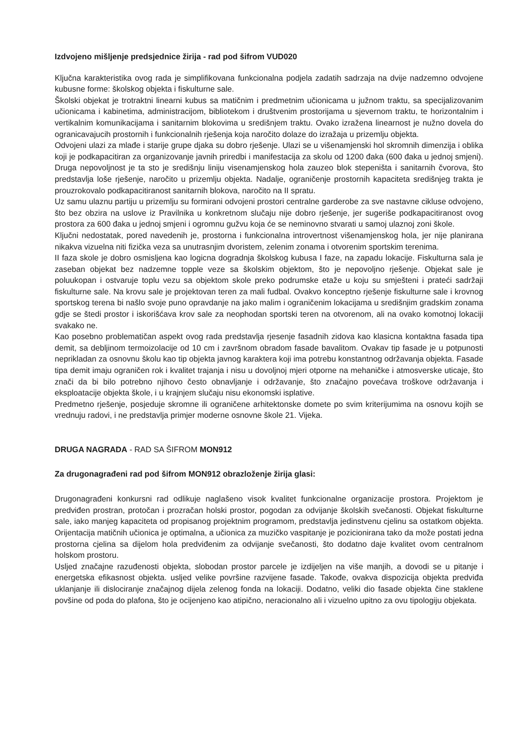Izdvojeno mišljenje predsjednice žirija - rad pod šifrom VUD020
Ključna karakteristika ovog rada je simplifikovana funkcionalna podjela zadatih sadrzaja na dvije nadzemno odvojene kubusne forme: školskog objekta i fiskulturne sale.
Školski objekat je trotraktni linearni kubus sa matičnim i predmetnim učionicama u južnom traktu, sa specijalizovanim učionicama i kabinetima, administracijom, bibliotekom i društvenim prostorijama u sjevernom traktu, te horizontalnim i vertikalnim komunikacijama i sanitarnim blokovima u središnjem traktu. Ovako izražena linearnost je nužno dovela do ogranicavajucih prostornih i funkcionalnih rješenja koja naročito dolaze do izražaja u prizemlju objekta.
Odvojeni ulazi za mlađe i starije grupe djaka su dobro rješenje. Ulazi se u višenamjenski hol skromnih dimenzija i oblika koji je podkapacitiran za organizovanje javnih priredbi i manifestacija za skolu od 1200 đaka (600 đaka u jednoj smjeni). Druga nepovoljnost je ta sto je središnju liniju visenamjenskog hola zauzeo blok stepeništa i sanitarnih čvorova, što predstavlja loše rješenje, naročito u prizemlju objekta. Nadalje, ograničenje prostornih kapaciteta središnjeg trakta je prouzrokovalo podkapacitiranost sanitarnih blokova, naročito na II spratu.
Uz samu ulaznu partiju u prizemlju su formirani odvojeni prostori centralne garderobe za sve nastavne cikluse odvojeno, što bez obzira na uslove iz Pravilnika u konkretnom slučaju nije dobro rješenje, jer sugeriše podkapacitiranost ovog prostora za 600 đaka u jednoj smjeni i ogromnu gužvu koja će se neminovno stvarati u samoj ulaznoj zoni škole.
Ključni nedostatak, pored navedenih je, prostorna i funkcionalna introvertnost višenamjenskog hola, jer nije planirana nikakva vizuelna niti fizička veza sa unutrasnjim dvoristem, zelenim zonama i otvorenim sportskim terenima.
II faza skole je dobro osmisljena kao logicna dogradnja školskog kubusa I faze, na zapadu lokacije. Fiskulturna sala je zaseban objekat bez nadzemne topple veze sa školskim objektom, što je nepovoljno rješenje. Objekat sale je poluukopan i ostvaruje toplu vezu sa objektom skole preko podrumske etaže u koju su smješteni i prateći sadržaji fiskulturne sale. Na krovu sale je projektovan teren za mali fudbal. Ovakvo konceptno rješenje fiskulturne sale i krovnog sportskog terena bi našlo svoje puno opravdanje na jako malim i ograničenim lokacijama u središnjim gradskim zonama gdje se štedi prostor i iskorišćava krov sale za neophodan sportski teren na otvorenom, ali na ovako komotnoj lokaciji svakako ne.
Kao posebno problematičan aspekt ovog rada predstavlja rjesenje fasadnih zidova kao klasicna kontaktna fasada tipa demit, sa debljinom termoizolacije od 10 cm i završnom obradom fasade bavalitom. Ovakav tip fasade je u potpunosti neprikladan za osnovnu školu kao tip objekta javnog karaktera koji ima potrebu konstantnog održavanja objekta. Fasade tipa demit imaju ograničen rok i kvalitet trajanja i nisu u dovoljnoj mjeri otporne na mehaničke i atmosverske uticaje, što znači da bi bilo potrebno njihovo često obnavljanje i održavanje, što značajno povećava troškove održavanja i eksploatacije objekta škole, i u krajnjem slučaju nisu ekonomski isplative.
Predmetno rješenje, posjeduje skromne ili ograničene arhitektonske domete po svim kriterijumima na osnovu kojih se vrednuju radovi, i ne predstavlja primjer moderne osnovne škole 21. Vijeka.
DRUGA NAGRADA - RAD SA ŠIFROM MON912
Za drugonagrađeni rad pod šifrom MON912 obrazloženje žirija glasi:
Drugonagrađeni konkursni rad odlikuje naglašeno visok kvalitet funkcionalne organizacije prostora. Projektom je predviđen prostran, protočan i prozračan holski prostor, pogodan za odvijanje školskih svečanosti. Objekat fiskulturne sale, iako manjeg kapaciteta od propisanog projektnim programom, predstavlja jedinstvenu cjelinu sa ostatkom objekta. Orijentacija matičnih učionica je optimalna, a učionica za muzičko vaspitanje je pozicionirana tako da može postati jedna prostorna cjelina sa dijelom hola predviđenim za odvijanje svečanosti, što dodatno daje kvalitet ovom centralnom holskom prostoru.
Usljed značajne razuđenosti objekta, slobodan prostor parcele je izdijeljen na više manjih, a dovodi se u pitanje i energetska efikasnost objekta. usljed velike površine razvijene fasade. Takođe, ovakva dispozicija objekta predviđa uklanjanje ili dislociranje značajnog dijela zelenog fonda na lokaciji. Dodatno, veliki dio fasade objekta čine staklene povšine od poda do plafona, što je ocijenjeno kao atipično, neracionalno ali i vizuelno upitno za ovu tipologiju objekata.